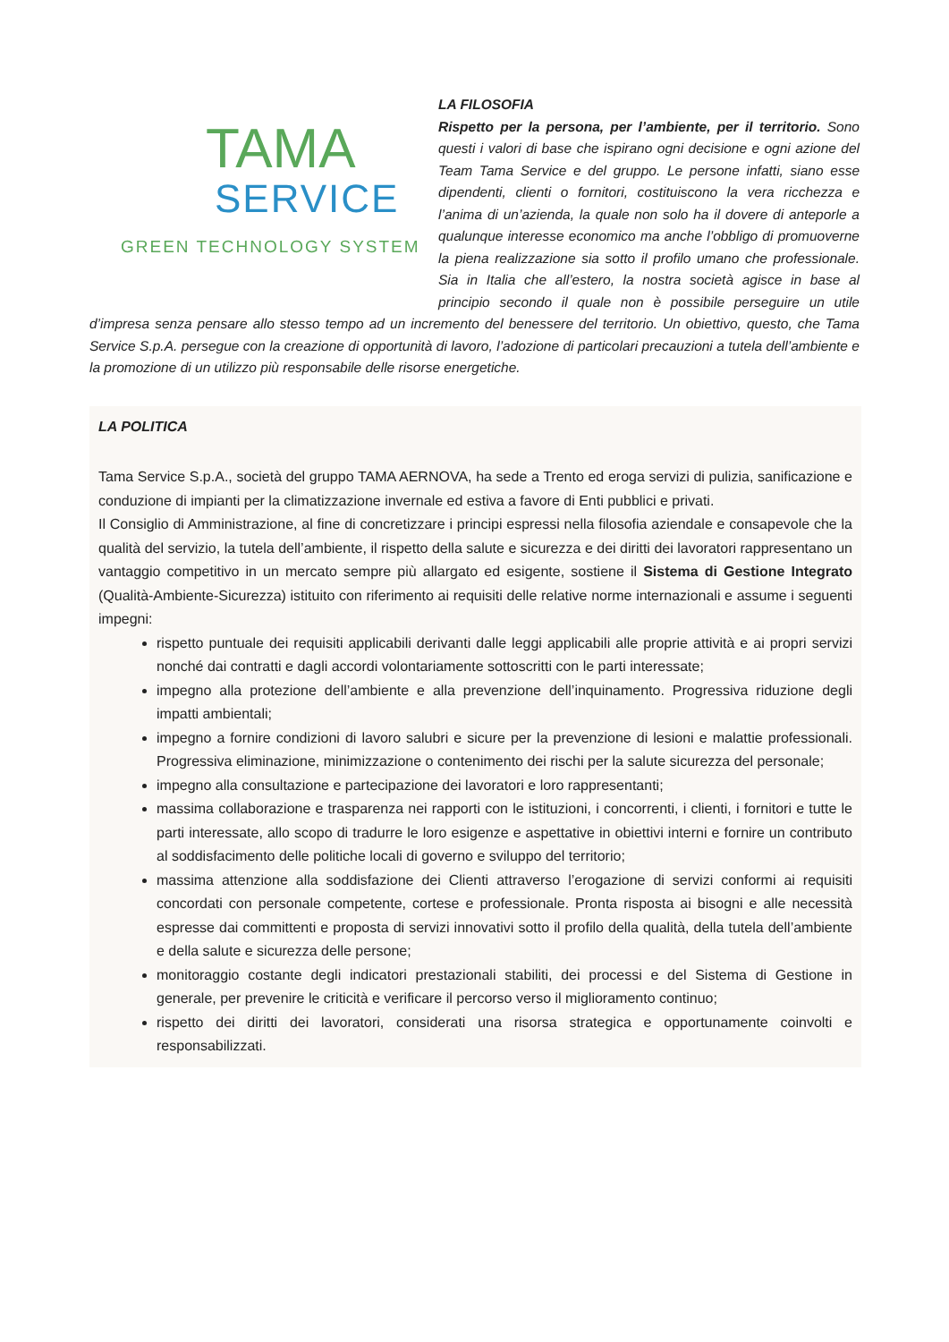TAMA
SERVICE
GREEN TECHNOLOGY SYSTEM
LA FILOSOFIA
Rispetto per la persona, per l’ambiente, per il territorio. Sono questi i valori di base che ispirano ogni decisione e ogni azione del Team Tama Service e del gruppo. Le persone infatti, siano esse dipendenti, clienti o fornitori, costituiscono la vera ricchezza e l’anima di un’azienda, la quale non solo ha il dovere di anteporle a qualunque interesse economico ma anche l’obbligo di promuoverne la piena realizzazione sia sotto il profilo umano che professionale. Sia in Italia che all’estero, la nostra società agisce in base al principio secondo il quale non è possibile perseguire un utile d’impresa senza pensare allo stesso tempo ad un incremento del benessere del territorio. Un obiettivo, questo, che Tama Service S.p.A. persegue con la creazione di opportunità di lavoro, l’adozione di particolari precauzioni a tutela dell’ambiente e la promozione di un utilizzo più responsabile delle risorse energetiche.
LA POLITICA
Tama Service S.p.A., società del gruppo TAMA AERNOVA, ha sede a Trento ed eroga servizi di pulizia, sanificazione e conduzione di impianti per la climatizzazione invernale ed estiva a favore di Enti pubblici e privati.
Il Consiglio di Amministrazione, al fine di concretizzare i principi espressi nella filosofia aziendale e consapevole che la qualità del servizio, la tutela dell’ambiente, il rispetto della salute e sicurezza e dei diritti dei lavoratori rappresentano un vantaggio competitivo in un mercato sempre più allargato ed esigente, sostiene il Sistema di Gestione Integrato (Qualità-Ambiente-Sicurezza) istituito con riferimento ai requisiti delle relative norme internazionali e assume i seguenti impegni:
rispetto puntuale dei requisiti applicabili derivanti dalle leggi applicabili alle proprie attività e ai propri servizi nonché dai contratti e dagli accordi volontariamente sottoscritti con le parti interessate;
impegno alla protezione dell’ambiente e alla prevenzione dell’inquinamento. Progressiva riduzione degli impatti ambientali;
impegno a fornire condizioni di lavoro salubri e sicure per la prevenzione di lesioni e malattie professionali. Progressiva eliminazione, minimizzazione o contenimento dei rischi per la salute sicurezza del personale;
impegno alla consultazione e partecipazione dei lavoratori e loro rappresentanti;
massima collaborazione e trasparenza nei rapporti con le istituzioni, i concorrenti, i clienti, i fornitori e tutte le parti interessate, allo scopo di tradurre le loro esigenze e aspettative in obiettivi interni e fornire un contributo al soddisfacimento delle politiche locali di governo e sviluppo del territorio;
massima attenzione alla soddisfazione dei Clienti attraverso l’erogazione di servizi conformi ai requisiti concordati con personale competente, cortese e professionale. Pronta risposta ai bisogni e alle necessità espresse dai committenti e proposta di servizi innovativi sotto il profilo della qualità, della tutela dell’ambiente e della salute e sicurezza delle persone;
monitoraggio costante degli indicatori prestazionali stabiliti, dei processi e del Sistema di Gestione in generale, per prevenire le criticità e verificare il percorso verso il miglioramento continuo;
rispetto dei diritti dei lavoratori, considerati una risorsa strategica e opportunamente coinvolti e responsabilizzati.